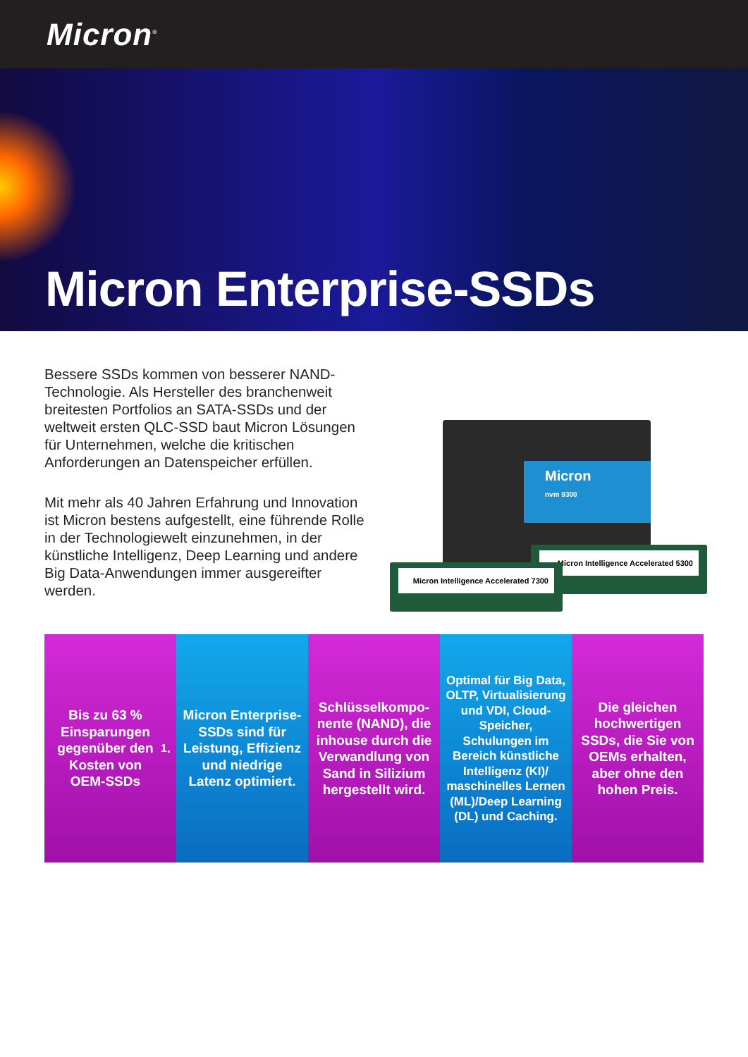Micron<sup>®</sup>
Micron Enterprise-SSDs
Bessere SSDs kommen von besserer NAND-Technologie. Als Hersteller des branchenweit breitesten Portfolios an SATA-SSDs und der weltweit ersten QLC-SSD baut Micron Lösungen für Unternehmen, welche die kritischen Anforderungen an Datenspeicher erfüllen.
Mit mehr als 40 Jahren Erfahrung und Innovation ist Micron bestens aufgestellt, eine führende Rolle in der Technologiewelt einzunehmen, in der künstliche Intelligenz, Deep Learning und andere Big Data-Anwendungen immer ausgereifter werden.
Micron
nvm 9300
Micron Intelligence Accelerated 5300
Micron Intelligence Accelerated 7300
Bis zu 63 % Einsparungen gegenüber den Kosten von OEM-SSDs<sup>1</sup>.
Micron Enterprise-SSDs sind für Leistung, Effizienz und niedrige Latenz optimiert.
Schlüsselkompo-nente (NAND), die inhouse durch die Verwandlung von Sand in Silizium hergestellt wird.
Optimal für Big Data, OLTP, Virtualisierung und VDI, Cloud-Speicher, Schulungen im Bereich künstliche Intelligenz (KI)/ maschinelles Lernen (ML)/Deep Learning (DL) und Caching.
Die gleichen hochwertigen SSDs, die Sie von OEMs erhalten, aber ohne den hohen Preis.